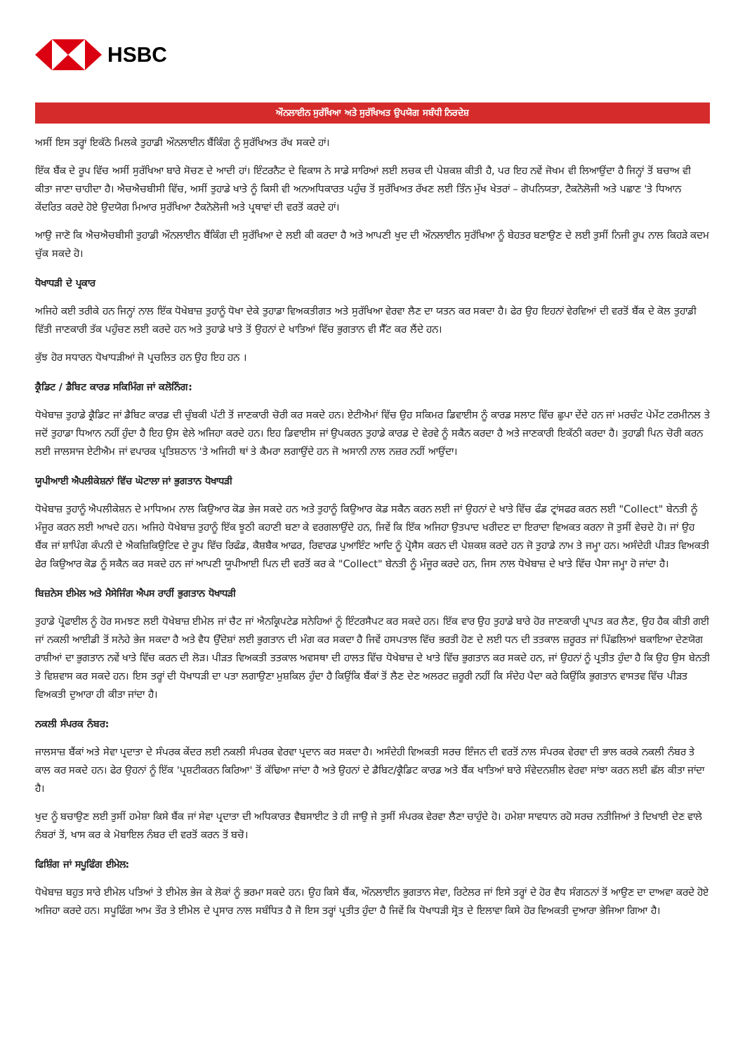HSBC
ਔਨਲਾਈਨ ਸੁਰੱਖਿਆ ਅਤੇ ਸੁਰੱਖਿਅਤ ਉਪਯੋਗ ਸਬੰਧੀ ਨਿਰਦੇਸ਼
ਅਸੀਂ ਇਸ ਤਰ੍ਹਾਂ ਇਕੱਠੇ ਮਿਲਕੇ ਤੁਹਾਡੀ ਔਨਲਾਈਨ ਬੈਂਕਿੰਗ ਨੂੰ ਸੁਰੱਖਿਅਤ ਰੱਖ ਸਕਦੇ ਹਾਂ।
ਇੱਕ ਬੈਂਕ ਦੇ ਰੂਪ ਵਿੱਚ ਅਸੀਂ ਸੁਰੱਖਿਆ ਬਾਰੇ ਸੋਚਣ ਦੇ ਆਦੀ ਹਾਂ। ਇੰਟਰਨੈਟ ਦੇ ਵਿਕਾਸ ਨੇ ਸਾਡੇ ਸਾਰਿਆਂ ਲਈ ਲਚਕ ਦੀ ਪੇਸ਼ਕਸ਼ ਕੀਤੀ ਹੈ, ਪਰ ਇਹ ਨਵੇਂ ਜੋਖਮ ਵੀ ਲਿਆਉਂਦਾ ਹੈ ਜਿਨ੍ਹਾਂ ਤੋਂ ਬਚਾਅ ਵੀ ਕੀਤਾ ਜਾਣਾ ਚਾਹੀਦਾ ਹੈ। ਐਚਐਚਬੀਸੀ ਵਿੱਚ, ਅਸੀਂ ਤੁਹਾਡੇ ਖਾਤੇ ਨੂੰ ਕਿਸੀ ਵੀ ਅਨਅਧਿਕਾਰਤ ਪਹੁੰਚ ਤੋਂ ਸੁਰੱਖਿਅਤ ਰੱਖਣ ਲਈ ਤਿੰਨ ਮੁੱਖ ਖੇਤਰਾਂ – ਗੋਪਨਿਯਤਾ, ਟੈਕਨੋਲੋਜੀ ਅਤੇ ਪਛਾਣ 'ਤੇ ਧਿਆਨ ਕੇਂਦਰਿਤ ਕਰਦੇ ਹੋਏ ਉਦਯੋਗ ਮਿਆਰ ਸੁਰੱਖਿਆ ਟੈਕਨੋਲੋਜੀ ਅਤੇ ਪ੍ਰਥਾਵਾਂ ਦੀ ਵਰਤੋਂ ਕਰਦੇ ਹਾਂ।
ਆਉ ਜਾਣੋ ਕਿ ਐਚਐਚਬੀਸੀ ਤੁਹਾਡੀ ਔਨਲਾਈਨ ਬੈਂਕਿੰਗ ਦੀ ਸੁਰੱਖਿਆ ਦੇ ਲਈ ਕੀ ਕਰਦਾ ਹੈ ਅਤੇ ਆਪਣੀ ਖੁਦ ਦੀ ਔਨਲਾਈਨ ਸੁਰੱਖਿਆ ਨੂੰ ਬੇਹਤਰ ਬਣਾਉਣ ਦੇ ਲਈ ਤੁਸੀਂ ਨਿਜੀ ਰੂਪ ਨਾਲ ਕਿਹੜੇ ਕਦਮ ਚੁੱਕ ਸਕਦੇ ਹੋ।
ਧੋਖਾਧੜੀ ਦੇ ਪ੍ਰਕਾਰ
ਅਜਿਹੇ ਕਈ ਤਰੀਕੇ ਹਨ ਜਿਨ੍ਹਾਂ ਨਾਲ ਇੱਕ ਧੋਖੇਬਾਜ਼ ਤੁਹਾਨੂੰ ਧੋਖਾ ਦੇਕੇ ਤੁਹਾਡਾ ਵਿਅਕਤੀਗਤ ਅਤੇ ਸੁਰੱਖਿਆ ਵੇਰਵਾ ਲੈਣ ਦਾ ਯਤਨ ਕਰ ਸਕਦਾ ਹੈ। ਫੇਰ ਉਹ ਇਹਨਾਂ ਵੇਰਵਿਆਂ ਦੀ ਵਰਤੋਂ ਬੈਂਕ ਦੇ ਕੋਲ ਤੁਹਾਡੀ ਵਿੱਤੀ ਜਾਣਕਾਰੀ ਤੱਕ ਪਹੁੰਚਣ ਲਈ ਕਰਦੇ ਹਨ ਅਤੇ ਤੁਹਾਡੇ ਖਾਤੇ ਤੋਂ ਉਹਨਾਂ ਦੇ ਖਾਤਿਆਂ ਵਿੱਚ ਭੁਗਤਾਨ ਵੀ ਸੈੱਟ ਕਰ ਲੈਂਦੇ ਹਨ।
ਕੁੱਝ ਹੋਰ ਸਧਾਰਨ ਧੋਖਾਧੜੀਆਂ ਜੋ ਪ੍ਰਚਲਿਤ ਹਨ ਉਹ ਇਹ ਹਨ ।
ਕ੍ਰੈਡਿਟ / ਡੈਬਿਟ ਕਾਰਡ ਸਕਿਮਿੰਗ ਜਾਂ ਕਲੋਨਿੰਗ:
ਧੋਖੇਬਾਜ਼ ਤੁਹਾਡੇ ਕ੍ਰੈਡਿਟ ਜਾਂ ਡੈਬਿਟ ਕਾਰਡ ਦੀ ਚੁੰਬਕੀ ਪੱਟੀ ਤੋਂ ਜਾਣਕਾਰੀ ਚੋਰੀ ਕਰ ਸਕਦੇ ਹਨ। ਏਟੀਐਮਾਂ ਵਿੱਚ ਉਹ ਸਕਿਮਰ ਡਿਵਾਈਸ ਨੂੰ ਕਾਰਡ ਸਲਾਟ ਵਿੱਚ ਛੁਪਾ ਦੇਂਦੇ ਹਨ ਜਾਂ ਮਰਚੰਟ ਪੇਮੇਂਟ ਟਰਮੀਨਲ ਤੇ ਜਦੋਂ ਤੁਹਾਡਾ ਧਿਆਨ ਨਹੀਂ ਹੁੰਦਾ ਹੈ ਇਹ ਉਸ ਵੇਲੇ ਅਜਿਹਾ ਕਰਦੇ ਹਨ। ਇਹ ਡਿਵਾਈਸ ਜਾਂ ਉਪਕਰਨ ਤੁਹਾਡੇ ਕਾਰਡ ਦੇ ਵੇਰਵੇ ਨੂੰ ਸਕੈਨ ਕਰਦਾ ਹੈ ਅਤੇ ਜਾਣਕਾਰੀ ਇਕੱਠੀ ਕਰਦਾ ਹੈ। ਤੁਹਾਡੀ ਪਿਨ ਚੋਰੀ ਕਰਨ ਲਈ ਜਾਲਸਾਜ ਏਟੀਐਮ ਜਾਂ ਵਪਾਰਕ ਪ੍ਰਤਿਸ਼ਠਾਨ 'ਤੇ ਅਜਿਹੀ ਥਾਂ ਤੇ ਕੈਮਰਾ ਲਗਾਉਂਦੇ ਹਨ ਜੋ ਅਸਾਨੀ ਨਾਲ ਨਜ਼ਰ ਨਹੀਂ ਆਉਂਦਾ।
ਯੂਪੀਆਈ ਐਪਲੀਕੇਸ਼ਨਾਂ ਵਿੱਚ ਘੋਟਾਲਾ ਜਾਂ ਭੁਗਤਾਨ ਧੋਖਾਧੜੀ
ਧੋਖੇਬਾਜ਼ ਤੁਹਾਨੂੰ ਐਪਲੀਕੇਸ਼ਨ ਦੇ ਮਾਧਿਅਮ ਨਾਲ ਕਿਉਆਰ ਕੋਡ ਭੇਜ ਸਕਦੇ ਹਨ ਅਤੇ ਤੁਹਾਨੂੰ ਕਿਉਆਰ ਕੋਡ ਸਕੈਨ ਕਰਨ ਲਈ ਜਾਂ ਉਹਨਾਂ ਦੇ ਖਾਤੇ ਵਿੱਚ ਫੰਡ ਟ੍ਰਾਂਸਫਰ ਕਰਨ ਲਈ "Collect" ਬੇਨਤੀ ਨੂੰ ਮੰਜੂਰ ਕਰਨ ਲਈ ਆਖਦੇ ਹਨ। ਅਜਿਹੇ ਧੋਖੇਬਾਜ਼ ਤੁਹਾਨੂੰ ਇੱਕ ਝੂਠੀ ਕਹਾਣੀ ਬਣਾ ਕੇ ਵਰਗਲਾਉਂਦੇ ਹਨ, ਜਿਵੇਂ ਕਿ ਇੱਕ ਅਜਿਹਾ ਉਤਪਾਦ ਖਰੀਦਣ ਦਾ ਇਰਾਦਾ ਵਿਅਕਤ ਕਰਨਾ ਜੋ ਤੁਸੀਂ ਵੇਚਦੇ ਹੋ। ਜਾਂ ਉਹ ਬੈਂਕ ਜਾਂ ਸ਼ਾਪਿੰਗ ਕੰਪਨੀ ਦੇ ਐਕਜ਼ਿਕਿਉਟਿਵ ਦੇ ਰੂਪ ਵਿੱਚ ਰਿਫੰਡ, ਕੈਸ਼ਬੈਕ ਆਫਰ, ਰਿਵਾਰਡ ਪੁਆਇੰਟ ਆਦਿ ਨੂੰ ਪ੍ਰੋਸੈਸ ਕਰਨ ਦੀ ਪੇਸ਼ਕਸ਼ ਕਰਦੇ ਹਨ ਜੋ ਤੁਹਾਡੇ ਨਾਮ ਤੇ ਜਮ੍ਹਾ ਹਨ। ਅਸੰਦੇਹੀ ਪੀੜਤ ਵਿਅਕਤੀ ਫੇਰ ਕਿਉਆਰ ਕੋਡ ਨੂੰ ਸਕੈਨ ਕਰ ਸਕਦੇ ਹਨ ਜਾਂ ਆਪਣੀ ਯੂਪੀਆਈ ਪਿਨ ਦੀ ਵਰਤੋਂ ਕਰ ਕੇ "Collect" ਬੇਨਤੀ ਨੂੰ ਮੰਜੂਰ ਕਰਦੇ ਹਨ, ਜਿਸ ਨਾਲ ਧੋਖੇਬਾਜ਼ ਦੇ ਖਾਤੇ ਵਿੱਚ ਪੈਸਾ ਜਮ੍ਹਾ ਹੋ ਜਾਂਦਾ ਹੈ।
ਬਿਜ਼ਨੇਸ ਈਮੇਲ ਅਤੇ ਮੈਸੇਜਿੰਗ ਐਪਸ ਰਾਹੀਂ ਭੁਗਤਾਨ ਧੋਖਾਧੜੀ
ਤੁਹਾਡੇ ਪ੍ਰੋਫਾਈਲ ਨੂੰ ਹੋਰ ਸਮਝਣ ਲਈ ਧੋਖੇਬਾਜ਼ ਈਮੇਲ ਜਾਂ ਚੈਟ ਜਾਂ ਐਨਕ੍ਰਿਪਟੇਡ ਸਨੇਹਿਆਂ ਨੂੰ ਇੰਟਰਸੈਪਟ ਕਰ ਸਕਦੇ ਹਨ। ਇੱਕ ਵਾਰ ਉਹ ਤੁਹਾਡੇ ਬਾਰੇ ਹੋਰ ਜਾਣਕਾਰੀ ਪ੍ਰਾਪਤ ਕਰ ਲੈਣ, ਉਹ ਹੈਕ ਕੀਤੀ ਗਈ ਜਾਂ ਨਕਲੀ ਆਈਡੀ ਤੋਂ ਸਨੇਹੇ ਭੇਜ ਸਕਦਾ ਹੈ ਅਤੇ ਵੈਧ ਉੱਦੇਸ਼ਾਂ ਲਈ ਭੁਗਤਾਨ ਦੀ ਮੰਗ ਕਰ ਸਕਦਾ ਹੈ ਜਿਵੇਂ ਹਸਪਤਾਲ ਵਿੱਚ ਭਰਤੀ ਹੋਣ ਦੇ ਲਈ ਧਨ ਦੀ ਤਤਕਾਲ ਜ਼ਰੂਰਤ ਜਾਂ ਪਿੱਛਲਿਆਂ ਬਕਾਇਆ ਦੇਣਯੋਗ ਰਾਸ਼ੀਆਂ ਦਾ ਭੁਗਤਾਨ ਨਵੇਂ ਖਾਤੇ ਵਿੱਚ ਕਰਨ ਦੀ ਲੋੜ। ਪੀੜਤ ਵਿਅਕਤੀ ਤਤਕਾਲ ਅਵਸਥਾ ਦੀ ਹਾਲਤ ਵਿੱਚ ਧੋਖੇਬਾਜ਼ ਦੇ ਖਾਤੇ ਵਿੱਚ ਭੁਗਤਾਨ ਕਰ ਸਕਦੇ ਹਨ, ਜਾਂ ਉਹਨਾਂ ਨੂੰ ਪ੍ਰਤੀਤ ਹੁੰਦਾ ਹੈ ਕਿ ਉਹ ਉਸ ਬੇਨਤੀ ਤੇ ਵਿਸ਼ਵਾਸ ਕਰ ਸਕਦੇ ਹਨ। ਇਸ ਤਰ੍ਹਾਂ ਦੀ ਧੋਖਾਧੜੀ ਦਾ ਪਤਾ ਲਗਾਉਣਾ ਮੁਸ਼ਕਿਲ ਹੁੰਦਾ ਹੈ ਕਿਉਂਕਿ ਬੈਂਕਾਂ ਤੋਂ ਲੈਣ ਦੇਣ ਅਲਰਟ ਜ਼ਰੂਰੀ ਨਹੀਂ ਕਿ ਸੰਦੇਹ ਪੈਦਾ ਕਰੇ ਕਿਉਂਕਿ ਭੁਗਤਾਨ ਵਾਸਤਵ ਵਿੱਚ ਪੀੜਤ ਵਿਅਕਤੀ ਦੁਆਰਾ ਹੀ ਕੀਤਾ ਜਾਂਦਾ ਹੈ।
ਨਕਲੀ ਸੰਪਰਕ ਨੰਬਰ:
ਜਾਲਸਾਜ਼ ਬੈਂਕਾਂ ਅਤੇ ਸੇਵਾ ਪ੍ਰਦਾਤਾ ਦੇ ਸੰਪਰਕ ਕੇਂਦਰ ਲਈ ਨਕਲੀ ਸੰਪਰਕ ਵੇਰਵਾ ਪ੍ਰਦਾਨ ਕਰ ਸਕਦਾ ਹੈ। ਅਸੰਦੇਹੀ ਵਿਅਕਤੀ ਸਰਚ ਇੰਜਨ ਦੀ ਵਰਤੋਂ ਨਾਲ ਸੰਪਰਕ ਵੇਰਵਾ ਦੀ ਭਾਲ ਕਰਕੇ ਨਕਲੀ ਨੰਬਰ ਤੇ ਕਾਲ ਕਰ ਸਕਦੇ ਹਨ। ਫੇਰ ਉਹਨਾਂ ਨੂੰ ਇੱਕ 'ਪ੍ਰਸ਼ਟੀਕਰਨ ਕਿਰਿਆ' ਤੋਂ ਕੱਢਿਆ ਜਾਂਦਾ ਹੈ ਅਤੇ ਉਹਨਾਂ ਦੇ ਡੈਬਿਟ/ਕ੍ਰੈਡਿਟ ਕਾਰਡ ਅਤੇ ਬੈਂਕ ਖਾਤਿਆਂ ਬਾਰੇ ਸੰਵੇਦਨਸ਼ੀਲ ਵੇਰਵਾ ਸਾਂਝਾ ਕਰਨ ਲਈ ਛੱਲ ਕੀਤਾ ਜਾਂਦਾ ਹੈ।
ਖੁਦ ਨੂੰ ਬਚਾਉਣ ਲਈ ਤੁਸੀਂ ਹਮੇਸ਼ਾ ਕਿਸੇ ਬੈਂਕ ਜਾਂ ਸੇਵਾ ਪ੍ਰਦਾਤਾ ਦੀ ਅਧਿਕਾਰਤ ਵੈਬਸਾਈਟ ਤੇ ਹੀ ਜਾਉ ਜੇ ਤੁਸੀਂ ਸੰਪਰਕ ਵੇਰਵਾ ਲੈਣਾ ਚਾਹੁੰਦੇ ਹੋ। ਹਮੇਸ਼ਾ ਸਾਵਧਾਨ ਰਹੋ ਸਰਚ ਨਤੀਜਿਆਂ ਤੇ ਦਿਖਾਈ ਦੇਣ ਵਾਲੇ ਨੰਬਰਾਂ ਤੋਂ, ਖਾਸ ਕਰ ਕੇ ਮੋਬਾਇਲ ਨੰਬਰ ਦੀ ਵਰਤੋਂ ਕਰਨ ਤੋਂ ਬਚੋ।
ਫਿਸ਼ਿੰਗ ਜਾਂ ਸਪੂਫਿੰਗ ਈਮੇਲ:
ਧੋਖੇਬਾਜ਼ ਬਹੁਤ ਸਾਰੇ ਈਮੇਲ ਪਤਿਆਂ ਤੇ ਈਮੇਲ ਭੇਜ ਕੇ ਲੋਕਾਂ ਨੂੰ ਭਰਮਾ ਸਕਦੇ ਹਨ। ਉਹ ਕਿਸੇ ਬੈਂਕ, ਔਨਲਾਈਨ ਭੁਗਤਾਨ ਸੇਵਾ, ਰਿਟੇਲਰ ਜਾਂ ਇਸੇ ਤਰ੍ਹਾਂ ਦੇ ਹੋਰ ਵੈਧ ਸੰਗਠਨਾਂ ਤੋਂ ਆਉਣ ਦਾ ਦਾਅਵਾ ਕਰਦੇ ਹੋਏ ਅਜਿਹਾ ਕਰਦੇ ਹਨ। ਸਪੂਫਿੰਗ ਆਮ ਤੌਰ ਤੇ ਈਮੇਲ ਦੇ ਪ੍ਰਸਾਰ ਨਾਲ ਸਬੰਧਿਤ ਹੈ ਜੋ ਇਸ ਤਰ੍ਹਾਂ ਪ੍ਰਤੀਤ ਹੁੰਦਾ ਹੈ ਜਿਵੇਂ ਕਿ ਧੋਖਾਧੜੀ ਸ੍ਰੋਤ ਦੇ ਇਲਾਵਾ ਕਿਸੇ ਹੋਰ ਵਿਅਕਤੀ ਦੁਆਰਾ ਭੇਜਿਆ ਗਿਆ ਹੈ।